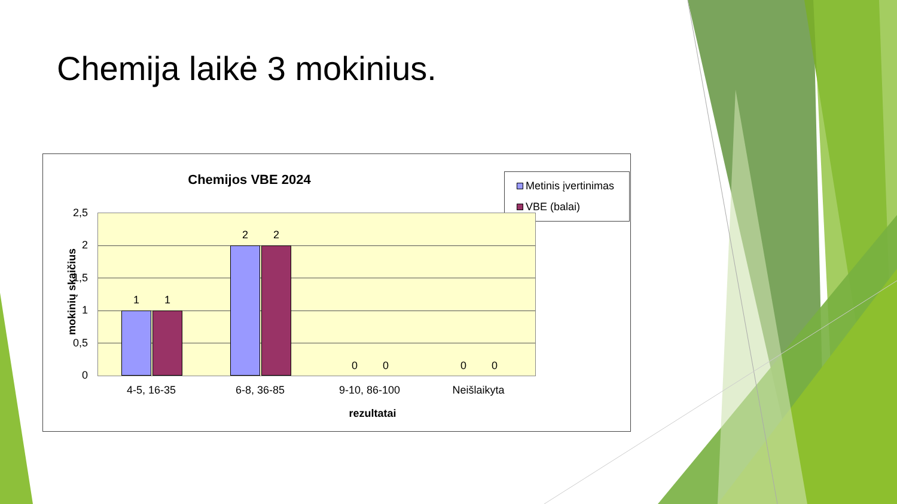Chemija laikė 3 mokinius.
Chemijos VBE 2024
Metinis įvertinimas
VBE (balai)
mokinių skaičius
2,5
2
1,5
1
0,5
0
1 1
2 2
0 0 0 0
4-5, 16-35 6-8, 36-85 9-10, 86-100 Neišlaikyta
rezultatai